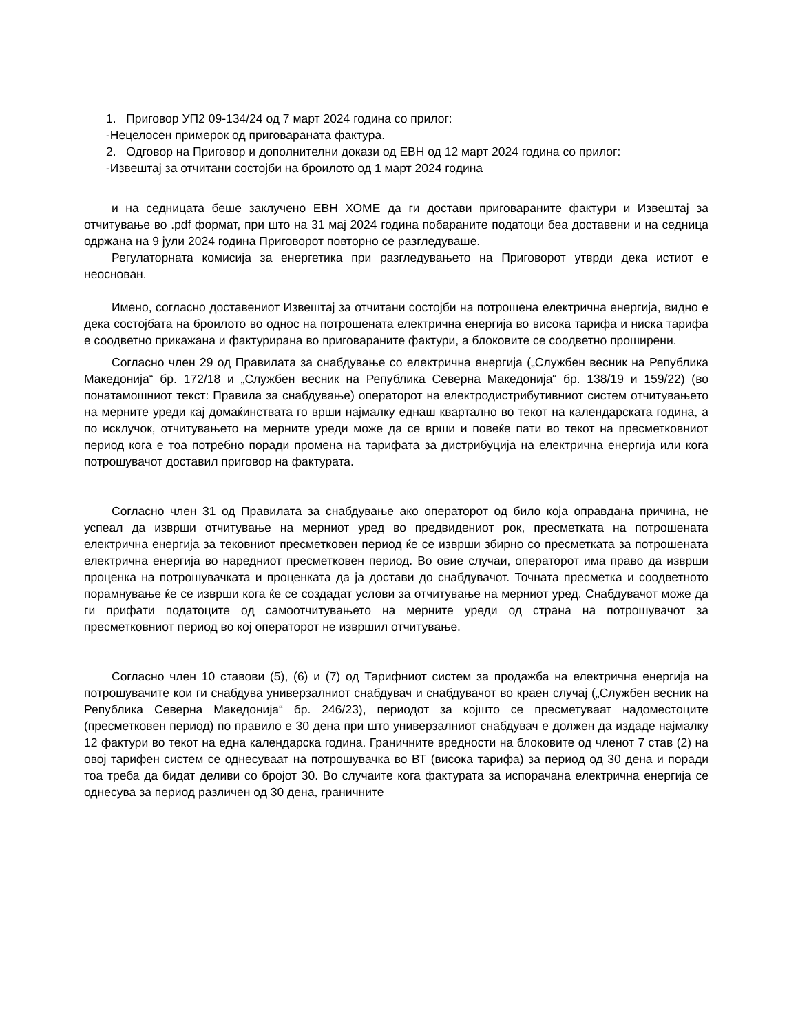1. Приговор УП2 09-134/24 од 7 март 2024 година со прилог:
-Нецелосен примерок од приговараната фактура.
2. Одговор на Приговор и дополнителни докази од ЕВН од 12 март 2024 година со прилог:
-Извештај за отчитани состојби на броилото од 1 март 2024 година
и на седницата беше заклучено ЕВН ХОМЕ да ги достави приговараните фактури и Извештај за отчитување во .pdf формат, при што на 31 мај 2024 година побараните податоци беа доставени и на седница одржана на 9 јули 2024 година Приговорот повторно се разгледуваше.
Регулаторната комисија за енергетика при разгледувањето на Приговорот утврди дека истиот е неоснован.
Имено, согласно доставениот Извештај за отчитани состојби на потрошена електрична енергија, видно е дека состојбата на броилото во однос на потрошената електрична енергија во висока тарифа и ниска тарифа е соодветно прикажана и фактурирана во приговараните фактури, а блоковите се соодветно проширени.
Согласно член 29 од Правилата за снабдување со електрична енергија („Службен весник на Република Македонија“ бр. 172/18 и „Службен весник на Република Северна Македонија“ бр. 138/19 и 159/22) (во понатамошниот текст: Правила за снабдување) операторот на електродистрибутивниот систем отчитувањето на мерните уреди кај домаќинствата го врши најмалку еднаш квартално во текот на календарската година, а по исклучок, отчитувањето на мерните уреди може да се врши и повеќе пати во текот на пресметковниот период кога е тоа потребно поради промена на тарифата за дистрибуција на електрична енергија или кога потрошувачот доставил приговор на фактурата.
Согласно член 31 од Правилата за снабдување ако операторот од било која оправдана причина, не успеал да изврши отчитување на мерниот уред во предвидениот рок, пресметката на потрошената електрична енергија за тековниот пресметковен период ќе се изврши збирно со пресметката за потрошената електрична енергија во наредниот пресметковен период. Во овие случаи, операторот има право да изврши проценка на потрошувачката и проценката да ја достави до снабдувачот. Точната пресметка и соодветното порамнување ќе се изврши кога ќе се создадат услови за отчитување на мерниот уред. Снабдувачот може да ги прифати податоците од самоотчитувањето на мерните уреди од страна на потрошувачот за пресметковниот период во кој операторот не извршил отчитување.
Согласно член 10 ставови (5), (6) и (7) од Тарифниот систем за продажба на електрична енергија на потрошувачите кои ги снабдува универзалниот снабдувач и снабдувачот во краен случај („Службен весник на Република Северна Македонија“ бр. 246/23), периодот за којшто се пресметуваат надоместоците (пресметковен период) по правило е 30 дена при што универзалниот снабдувач е должен да издаде најмалку 12 фактури во текот на една календарска година. Граничните вредности на блоковите од членот 7 став (2) на овој тарифен систем се однесуваат на потрошувачка во ВТ (висока тарифа) за период од 30 дена и поради тоа треба да бидат деливи со бројот 30. Во случаите кога фактурата за испорачана електрична енергија се однесува за период различен од 30 дена, граничните